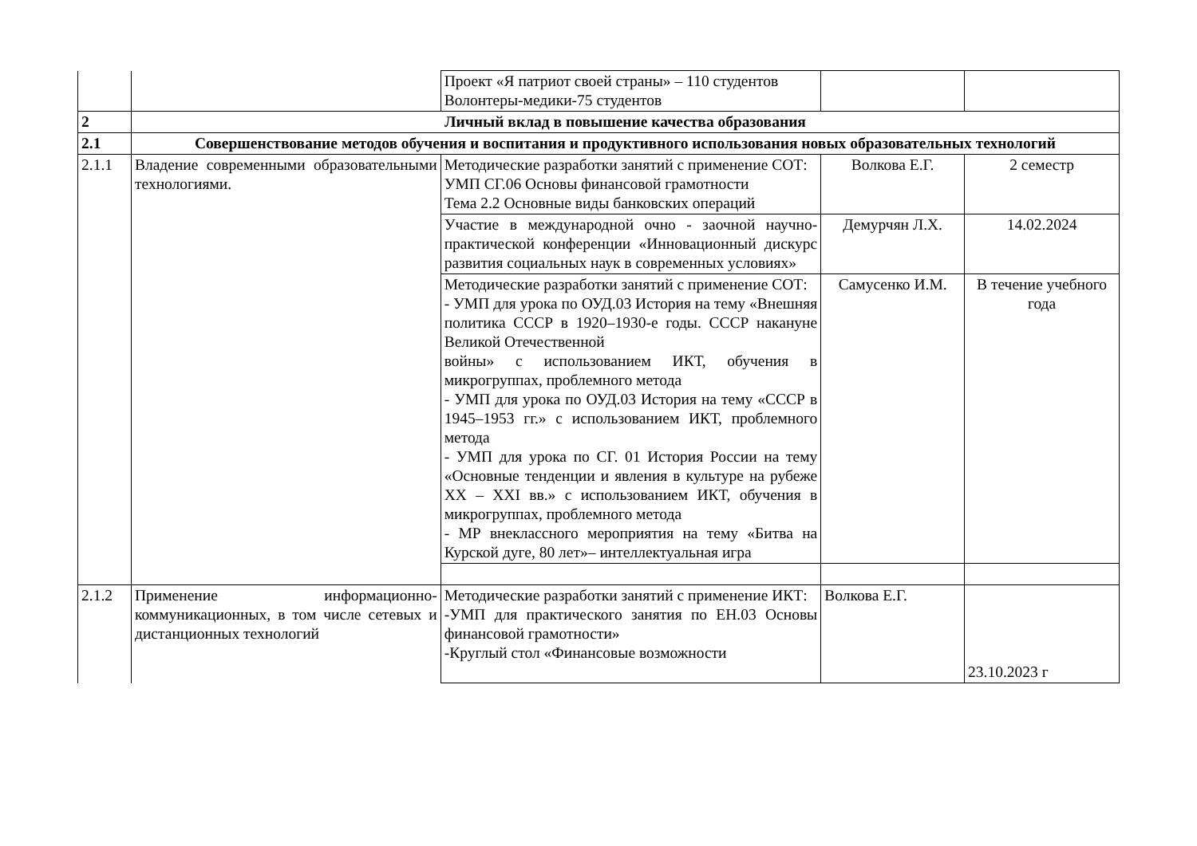| | | Проект «Я патриот своей страны» – 110 студентов Волонтеры-медики-75 студентов | | |
| 2 | Личный вклад в повышение качества образования | | | |
| 2.1 | Совершенствование методов обучения и воспитания и продуктивного использования новых образовательных технологий | | | |
| 2.1.1 | Владение современными образовательными технологиями. | Методические разработки занятий с применение СОТ: УМП СГ.06 Основы финансовой грамотности Тема 2.2 Основные виды банковских операций | Волкова Е.Г. | 2 семестр |
| | | Участие в международной очно - заочной научно-практической конференции «Инновационный дискурс развития социальных наук в современных условиях» | Демурчян Л.Х. | 14.02.2024 |
| | | Методические разработки занятий с применение СОТ: - УМП для урока по ОУД.03 История на тему «Внешняя политика СССР в 1920–1930-е годы. СССР накануне Великой Отечественной войны» с использованием ИКТ, обучения в микрогруппах, проблемного метода - УМП для урока по ОУД.03 История на тему «СССР в 1945–1953 гг.» с использованием ИКТ, проблемного метода - УМП для урока по СГ. 01 История России на тему «Основные тенденции и явления в культуре на рубеже XX – XXI вв.» с использованием ИКТ, обучения в микрогруппах, проблемного метода - МР внеклассного мероприятия на тему «Битва на Курской дуге, 80 лет»– интеллектуальная игра | Самусенко И.М. | В течение учебного года |
| 2.1.2 | Применение информационно-коммуникационных, в том числе сетевых и дистанционных технологий | Методические разработки занятий с применение ИКТ: -УМП для практического занятия по ЕН.03 Основы финансовой грамотности» -Круглый стол «Финансовые возможности | Волкова Е.Г. | 23.10.2023 г |